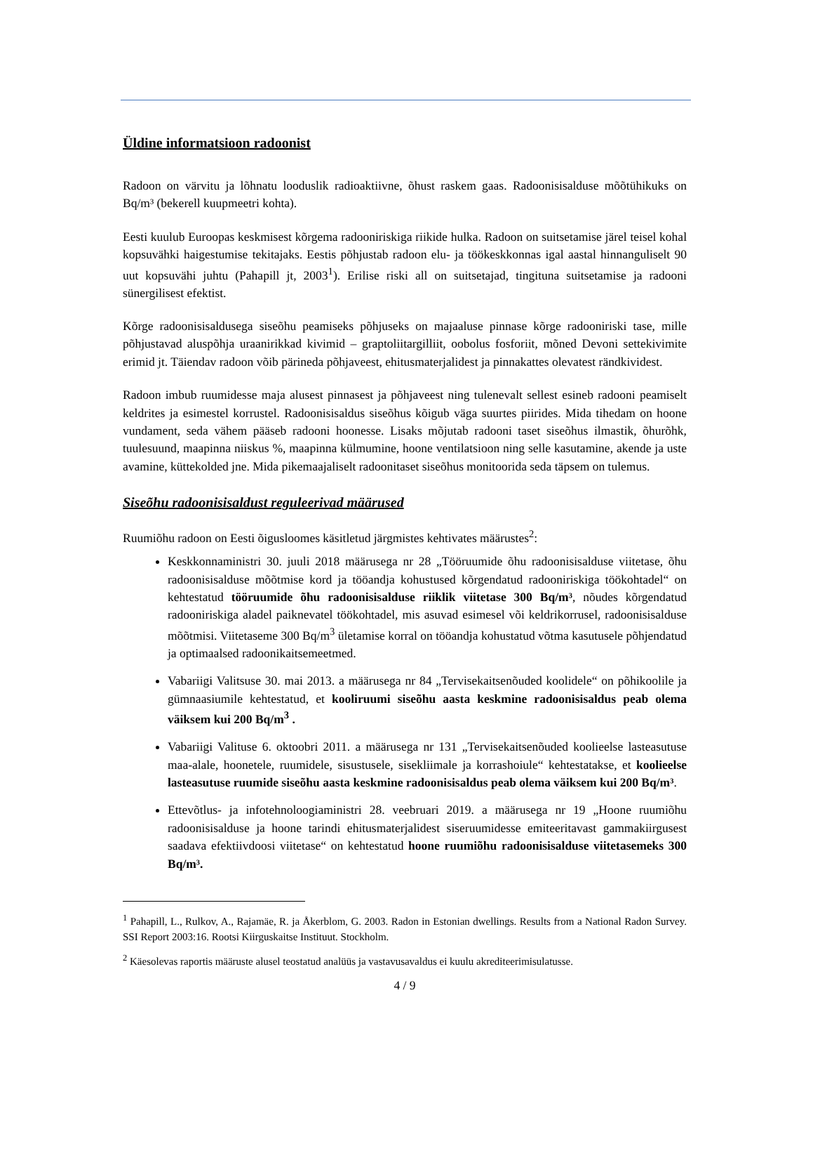Üldine informatsioon radoonist
Radoon on värvitu ja lõhnatu looduslik radioaktiivne, õhust raskem gaas. Radoonisisalduse mõõtühikuks on Bq/m³ (bekerell kuupmeetri kohta).
Eesti kuulub Euroopas keskmisest kõrgema radooniriskiga riikide hulka. Radoon on suitsetamise järel teisel kohal kopsuvähki haigestumise tekitajaks. Eestis põhjustab radoon elu- ja töökeskkonnas igal aastal hinnanguliselt 90 uut kopsuvähi juhtu (Pahapill jt, 2003<sup>1</sup>). Erilise riski all on suitsetajad, tingituna suitsetamise ja radooni sünergilisest efektist.
Kõrge radoonisisaldusega siseõhu peamiseks põhjuseks on majaaluse pinnase kõrge radooniriski tase, mille põhjustavad aluspõhja uraanirikkad kivimid – graptoliitargilliit, oobolus fosforiit, mõned Devoni settekivimite erimid jt. Täiendav radoon võib pärineda põhjaveest, ehitusmaterjalidest ja pinnakattes olevatest rändkividest.
Radoon imbub ruumidesse maja alusest pinnasest ja põhjaveest ning tulenevalt sellest esineb radooni peamiselt keldrites ja esimestel korrustel. Radoonisisaldus siseõhus kõigub väga suurtes piirides. Mida tihedam on hoone vundament, seda vähem pääseb radooni hoonesse. Lisaks mõjutab radooni taset siseõhus ilmastik, õhurõhk, tuulesuund, maapinna niiskus %, maapinna külmumine, hoone ventilatsioon ning selle kasutamine, akende ja uste avamine, küttekolded jne. Mida pikemaajaliselt radoonitaset siseõhus monitoorida seda täpsem on tulemus.
Siseõhu radoonisisaldust reguleerivad määrused
Ruumiõhu radoon on Eesti õigusloomes käsitletud järgmistes kehtivates määrustes<sup>2</sup>:
Keskkonnaministri 30. juuli 2018 määrusega nr 28 „Tööruumide õhu radoonisisalduse viitetase, õhu radoonisisalduse mõõtmise kord ja tööandja kohustused kõrgendatud radooniriskiga töökohtadel“ on kehtestatud tööruumide õhu radoonisisalduse riiklik viitetase 300 Bq/m³, nõudes kõrgendatud radooniriskiga aladel paiknevatel töökohtadel, mis asuvad esimesel või keldrikorrusel, radoonisisalduse mõõtmisi. Viitetaseme 300 Bq/m<sup>3</sup> ületamise korral on tööandja kohustatud võtma kasutusele põhjendatud ja optimaalsed radoonikaitsemeetmed.
Vabariigi Valitsuse 30. mai 2013. a määrusega nr 84 „Tervisekaitsenõuded koolidele“ on põhikoolile ja gümnaasiumile kehtestatud, et kooliruumi siseõhu aasta keskmine radoonisisaldus peab olema väiksem kui 200 Bq/m<sup>3</sup> .
Vabariigi Valituse 6. oktoobri 2011. a määrusega nr 131 „Tervisekaitsenõuded koolieelse lasteasutuse maa-alale, hoonetele, ruumidele, sisustusele, sisekliimale ja korrashoiule“ kehtestatakse, et koolieelse lasteasutuse ruumide siseõhu aasta keskmine radoonisisaldus peab olema väiksem kui 200 Bq/m³.
Ettevõtlus- ja infotehnoloogiaministri 28. veebruari 2019. a määrusega nr 19 „Hoone ruumiõhu radoonisisalduse ja hoone tarindi ehitusmaterjalidest siseruumidesse emiteeritavast gammakiirgusest saadava efektiivdoosi viitetase“ on kehtestatud hoone ruumiõhu radoonisisalduse viitetasemeks 300 Bq/m³.
<sup>1</sup> Pahapill, L., Rulkov, A., Rajamäe, R. ja Åkerblom, G. 2003. Radon in Estonian dwellings. Results from a National Radon Survey. SSI Report 2003:16. Rootsi Kiirguskaitse Instituut. Stockholm.
<sup>2</sup> Käesolevas raportis määruste alusel teostatud analüüs ja vastavusavaldus ei kuulu akrediteerimisulatusse.
4 / 9